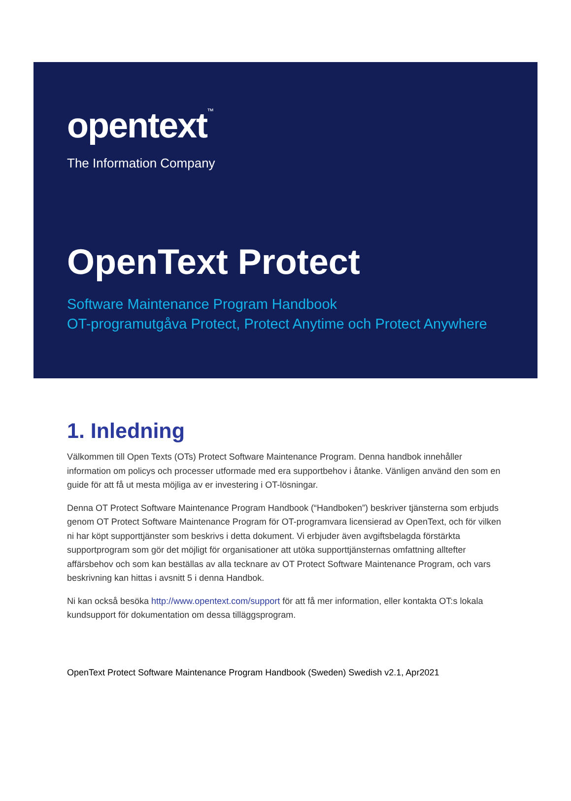opentext<sup>™</sup>
The Information Company
OpenText Protect
Software Maintenance Program Handbook
OT-programutgåva Protect, Protect Anytime och Protect Anywhere
1. Inledning
Välkommen till Open Texts (OTs) Protect Software Maintenance Program. Denna handbok innehåller information om policys och processer utformade med era supportbehov i åtanke. Vänligen använd den som en guide för att få ut mesta möjliga av er investering i OT-lösningar.
Denna OT Protect Software Maintenance Program Handbook (“Handboken”) beskriver tjänsterna som erbjuds genom OT Protect Software Maintenance Program för OT-programvara licensierad av OpenText, och för vilken ni har köpt supporttjänster som beskrivs i detta dokument. Vi erbjuder även avgiftsbelagda förstärkta supportprogram som gör det möjligt för organisationer att utöka supporttjänsternas omfattning alltefter affärsbehov och som kan beställas av alla tecknare av OT Protect Software Maintenance Program, och vars beskrivning kan hittas i avsnitt 5 i denna Handbok.
Ni kan också besöka http://www.opentext.com/support för att få mer information, eller kontakta OT:s lokala kundsupport för dokumentation om dessa tilläggsprogram.
OpenText Protect Software Maintenance Program Handbook (Sweden) Swedish v2.1, Apr2021